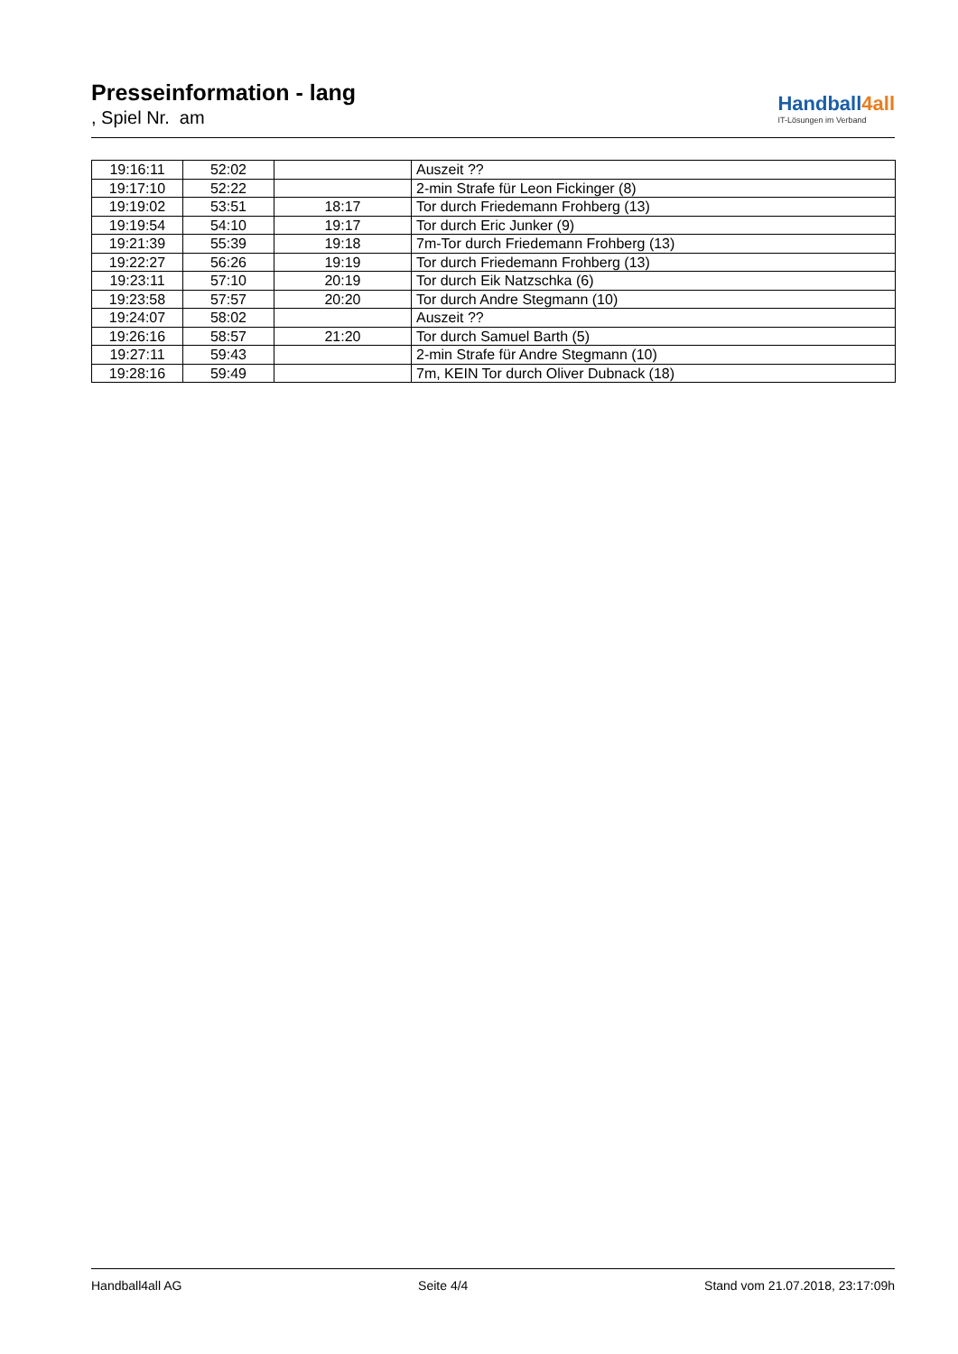Presseinformation - lang
, Spiel Nr. am
Handball4all
IT-Lösungen im Verband
| 19:16:11 | 52:02 | | Auszeit ?? |
| 19:17:10 | 52:22 | | 2-min Strafe für Leon Fickinger (8) |
| 19:19:02 | 53:51 | 18:17 | Tor durch Friedemann Frohberg (13) |
| 19:19:54 | 54:10 | 19:17 | Tor durch Eric Junker (9) |
| 19:21:39 | 55:39 | 19:18 | 7m-Tor durch Friedemann Frohberg (13) |
| 19:22:27 | 56:26 | 19:19 | Tor durch Friedemann Frohberg (13) |
| 19:23:11 | 57:10 | 20:19 | Tor durch Eik Natzschka (6) |
| 19:23:58 | 57:57 | 20:20 | Tor durch Andre Stegmann (10) |
| 19:24:07 | 58:02 | | Auszeit ?? |
| 19:26:16 | 58:57 | 21:20 | Tor durch Samuel Barth (5) |
| 19:27:11 | 59:43 | | 2-min Strafe für Andre Stegmann (10) |
| 19:28:16 | 59:49 | | 7m, KEIN Tor durch Oliver Dubnack (18) |
Handball4all AG Seite 4/4 Stand vom 21.07.2018, 23:17:09h